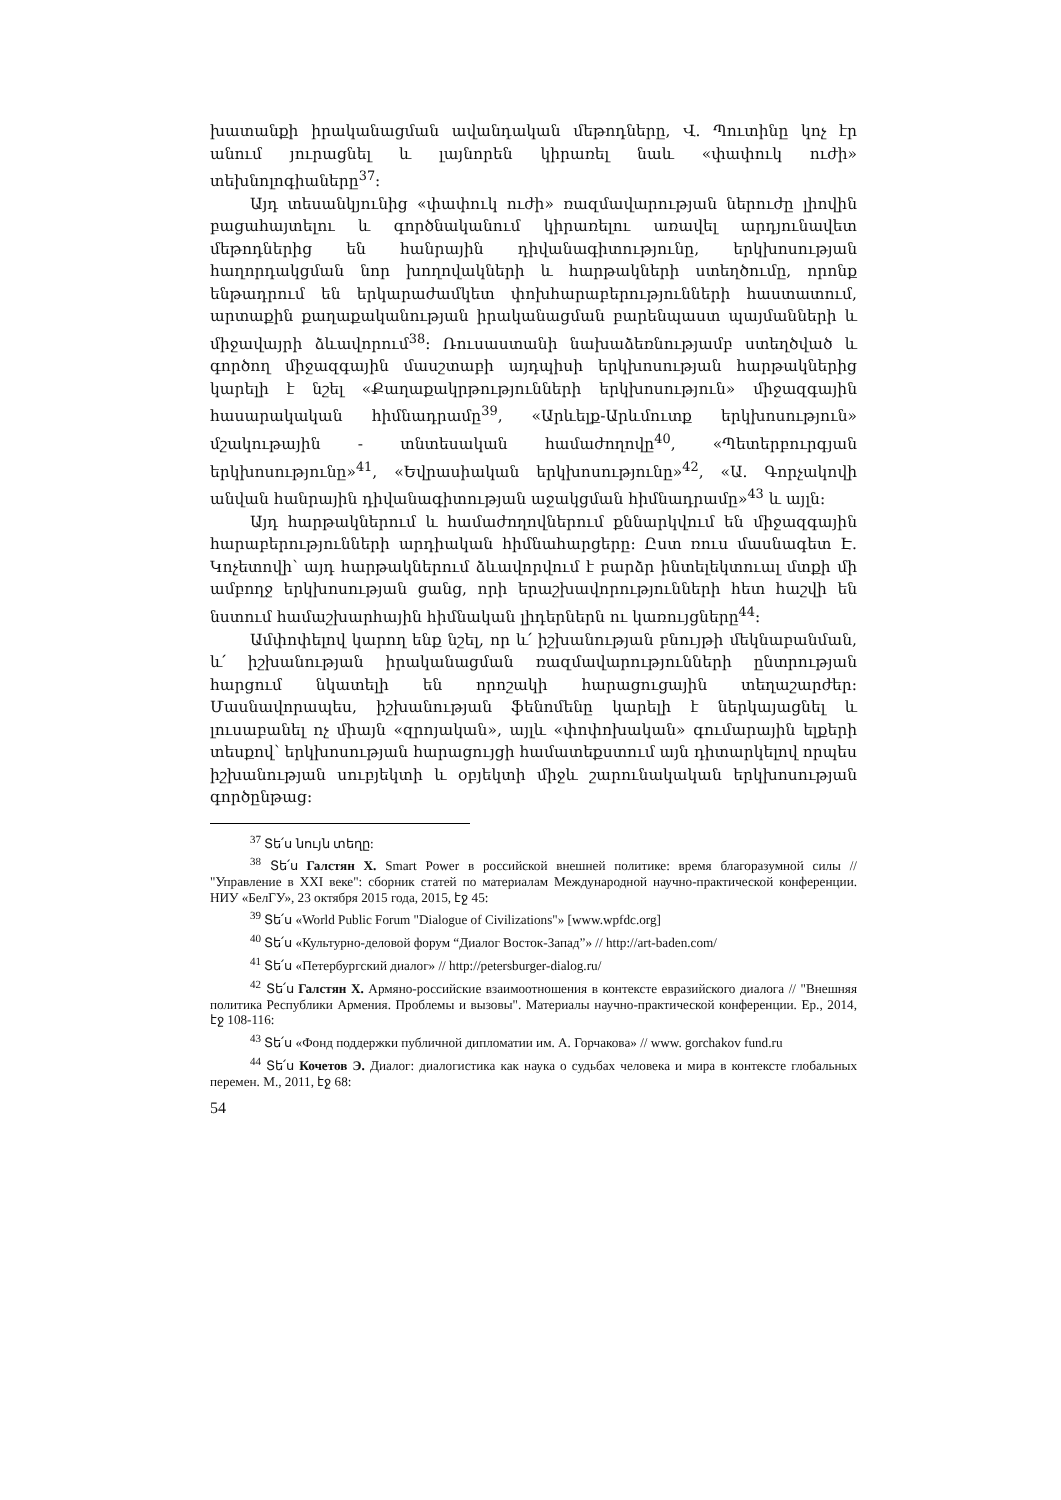խատանքի իրականացման ավանդական մեթոդները, Վ. Պուտինը կոչ էր անում յուրացնել և լայնորեն կիրառել նաև «փափուկ ուժի» տեխնոլոգիաները<sup>37</sup>:
Այդ տեսանկյունից «փափուկ ուժի» ռազմավարության ներուժը լիովին բացահայտելու և գործնականում կիրառելու առավել արդյունավետ մեթոդներից են հանրային դիվանագիտությունը, երկխոսության հաղորդակցման նոր խողովակների և հարթակների ստեղծումը, որոնք ենթադրում են երկարաժամկետ փոխհարաբերությունների հաստատում, արտաքին քաղաքականության իրականացման բարենպաստ պայմանների և միջավայրի ձևավորում<sup>38</sup>: Ռուսաստանի նախաձեռնությամբ ստեղծված և գործող միջազգային մասշտաբի այդպիսի երկխոսության հարթակներից կարելի է նշել «Քաղաքակրթությունների երկխոսություն» միջազգային հասարակական հիմնադրամը<sup>39</sup>, «Արևելք-Արևմուտք երկխոսություն» մշակութային - տնտեսական համաժողովը<sup>40</sup>, «Պետերբուրգյան երկխոսությունը»<sup>41</sup>, «Եվրասիական երկխոսությունը»<sup>42</sup>, «Ա. Գորչակովի անվան հանրային դիվանագիտության աջակցման հիմնադրամը»<sup>43</sup> և այլն:
Այդ հարթակներում և համաժողովներում քննարկվում են միջազգային հարաբերությունների արդիական հիմնահարցերը: Ըստ ռուս մասնագետ Է. Կոչետովի՝ այդ հարթակներում ձևավորվում է բարձր ինտելեկտուալ մտքի մի ամբողջ երկխոսության ցանց, որի երաշխավորությունների հետ հաշվի են նստում համաշխարհային հիմնական լիդերներն ու կառույցները<sup>44</sup>:
Ամփոփելով կարող ենք նշել, որ և՛ իշխանության բնույթի մեկնաբանման, և՛ իշխանության իրականացման ռազմավարությունների ընտրության հարցում նկատելի են որոշակի հարացուցային տեղաշարժեր: Մասնավորապես, իշխանության ֆենոմենը կարելի է ներկայացնել և լուսաբանել ոչ միայն «զրոյական», այլև «փոփոխական» գումարային ելքերի տեսքով՝ երկխոսության հարացույցի համատեքստում այն դիտարկելով որպես իշխանության սուբյեկտի և օբյեկտի միջև շարունակական երկխոսության գործընթաց:
<sup>37</sup> Տե՛ս նույն տեղը:
<sup>38</sup> Տե՛ս Галстян Х. Smart Power в российской внешней политике: время благоразумной силы // "Управление в XXI веке": сборник статей по материалам Международной научно-практической конференции. НИУ «БелГУ», 23 октября 2015 года, 2015, էջ 45:
<sup>39</sup> Տե՛ս «World Public Forum "Dialogue of Civilizations"» [www.wpfdc.org]
<sup>40</sup> Տե՛ս «Культурно-деловой форум “Диалог Восток-Запад”» // http://art-baden.com/
<sup>41</sup> Տե՛ս «Петербургский диалог» // http://petersburger-dialog.ru/
<sup>42</sup> Տե՛ս Галстян Х. Армяно-российские взаимоотношения в контексте евразийского диалога // "Внешняя политика Республики Армения. Проблемы и вызовы". Материалы научно-практической конференции. Ер., 2014, էջ 108-116:
<sup>43</sup> Տե՛ս «Фонд поддержки публичной дипломатии им. А. Горчакова» // www. gorchakov fund.ru
<sup>44</sup> Տե՛ս Кочетов Э. Диалог: диалогистика как наука о судьбах человека и мира в контексте глобальных перемен. М., 2011, էջ 68:
54